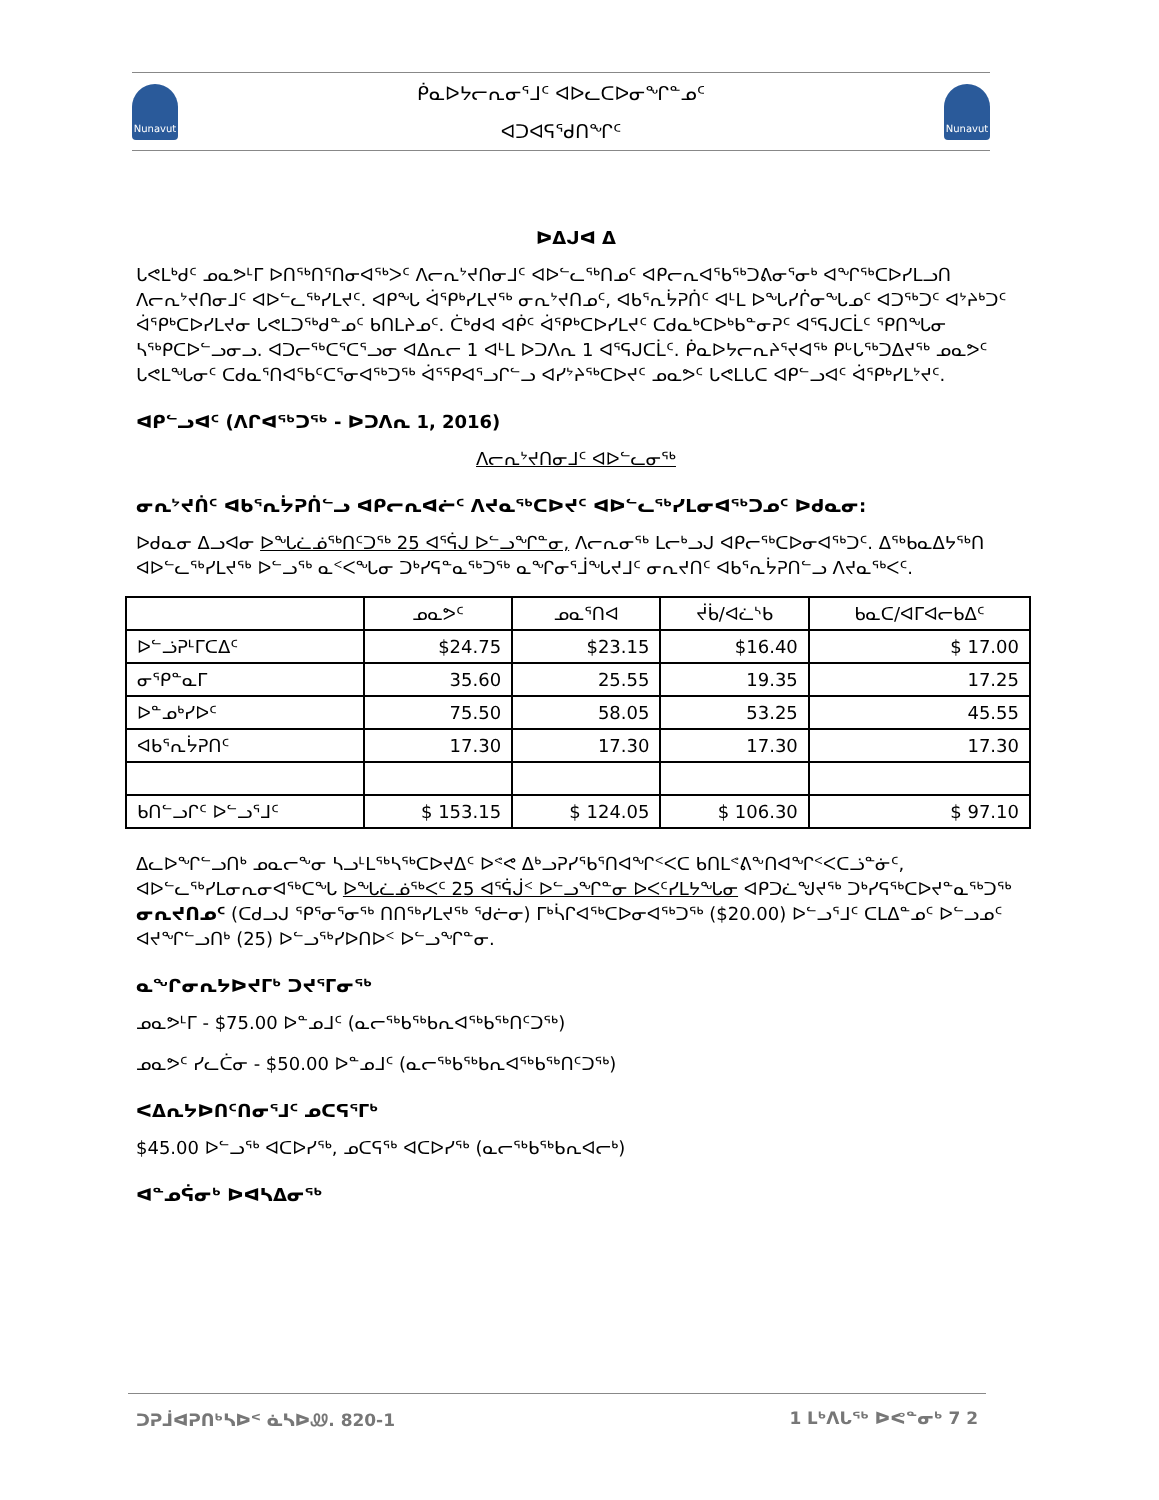Nunavut
ᑮᓇᐅᔭᓕᕆᓂᕐᒧᑦ ᐊᐅᓚᑕᐅᓂᖏᓐᓄᑦ
ᐊᑐᐊᕋᕐᑯᑎᖏᑦ
Nunavut
ᐅᐃᒍᐊ ᐃ
ᒐᕙᒪᒃᑯᑦ ᓄᓇᕗᒻᒥ ᐅᑎᖅᑎᕐᑎᓂᐊᖅᐳᑦ ᐱᓕᕆᔾᔪᑎᓂᒧᑦ ᐊᐅᓪᓚᖅᑎᓄᑦ ᐊᑭᓕᕆᐊᖃᖅᑐᕕᓂᕐᓂᒃ ᐊᖏᖅᑕᐅᓯᒪᓗᑎ ᐱᓕᕆᔾᔪᑎᓂᒧᑦ ᐊᐅᓪᓚᖅᓯᒪᔪᑦ. ᐊᑭᖓ ᐋᕐᑭᒃᓯᒪᔪᖅ ᓂᕆᔾᔪᑎᓄᑦ, ᐊᑲᕐᕆᔮᕈᑏᑦ ᐊᒻᒪ ᐅᖓᓯᒌᓂᖓᓄᑦ ᐊᑐᖅᑐᑦ ᐊᔾᔨᒃᑐᑦ ᐋᕐᑭᒃᑕᐅᓯᒪᔪᓂ ᒐᕙᒪᑐᕐᒃᑯᓐᓄᑦ ᑲᑎᒪᔨᓄᑦ. ᑖᒃᑯᐊ ᐊᑮᑦ ᐋᕐᑭᒃᑕᐅᓯᒪᔪᑦ ᑕᑯᓇᒃᑕᐅᒃᑲᓐᓂᕈᑦ ᐊᕐᕋᒍᑕᒫᑦ ᕿᑎᖓᓂ ᓴᖅᑭᑕᐅᓪᓗᓂᓗ. ᐊᑐᓕᖅᑕᕐᑕᕐᓗᓂ ᐊᐃᕆᓕ 1 ᐊᒻᒪ ᐅᑐᐱᕆ 1 ᐊᕐᕋᒍᑕᒫᑦ. ᑮᓇᐅᔭᓕᕆᔨᕐᔪᐊᖅ ᑭᒡᒐᖅᑐᐃᔪᖅ ᓄᓇᕗᑦ ᒐᕙᒪᖓᓂᑦ ᑕᑯᓇᕐᑎᐊᖃᑦᑕᕐᓂᐊᖅᑐᖅ ᐋᕐᕿᐊᕐᓗᒋᓪᓗ ᐊᓯᔾᔨᖅᑕᐅᔪᑦ ᓄᓇᕗᑦ ᒐᕙᒪᒐᑕ ᐊᑭᓪᓗᐊᑦ ᐋᕐᑭᒃᓯᒪᔾᔪᑦ.
ᐊᑭᓪᓗᐊᑦ (ᐱᒋᐊᖅᑐᖅ - ᐅᑐᐱᕆ 1, 2016)
ᐱᓕᕆᔾᔪᑎᓂᒧᑦ ᐊᐅᓪᓚᓂᖅ
ᓂᕆᔾᔪᑏᑦ ᐊᑲᕐᕆᔮᕈᑏᓪᓗ ᐊᑭᓕᕆᐊᓖᑦ ᐱᔪᓇᖅᑕᐅᔪᑦ ᐊᐅᓪᓚᖅᓯᒪᓂᐊᖅᑐᓄᑦ ᐅᑯᓇᓂ:
ᐅᑯᓇᓂ ᐃᓗᐊᓂ ᐅᖓᓛᓅᖅᑎᑦᑐᖅ 25 ᐊᕐᕌᒍ ᐅᓪᓗᖏᓐᓂ, ᐱᓕᕆᓂᖅ ᒪᓕᒃᓗᒍ ᐊᑭᓕᖅᑕᐅᓂᐊᖅᑐᑦ. ᐃᖅᑲᓇᐃᔭᖅᑎ ᐊᐅᓪᓚᖅᓯᒪᔪᖅ ᐅᓪᓗᖅ ᓇᑉᐸᖓᓂ ᑐᒃᓯᕋᓐᓇᖅᑐᖅ ᓇᖏᓂᕐᒨᖓᔪᒧᑦ ᓂᕆᔪᑎᑦ ᐊᑲᕐᕆᔮᕈᑎᓪᓗ ᐱᔪᓇᖅᐸᑦ.
| | ᓄᓇᕗᑦ | ᓄᓇᕐᑎᐊ | ᔫᑳ/ᐊᓛᔅᑲ | ᑲᓇᑕ/ᐊᒥᐊᓕᑲᐃᑦ |
| --- | --- | --- | --- | --- |
| ᐅᓪᓘᕈᒻᒥᑕᐃᑦ | $24.75 | $23.15 | $16.40 | $ 17.00 |
| ᓂᕿᓐᓇᒥ | 35.60 | 25.55 | 19.35 | 17.25 |
| ᐅᓐᓄᒃᓯᐅᑦ | 75.50 | 58.05 | 53.25 | 45.55 |
| ᐊᑲᕐᕆᔮᕈᑎᑦ | 17.30 | 17.30 | 17.30 | 17.30 |
| ᑲᑎᓪᓗᒋᑦ ᐅᓪᓗᕐᒧᑦ | $ 153.15 | $ 124.05 | $ 106.30 | $ 97.10 |
ᐃᓚᐅᖏᓪᓗᑎᒃ ᓄᓇᓕᖕᓂ ᓴᓗᒻᒪᖅᓴᖅᑕᐅᔪᐃᑦ ᐅᕝᕙ ᐃᒃᓗᕈᓯᕐᑲᕐᑎᐊᖏᑉᐸᑕ ᑲᑎᒪᕝᕕᖕᑎᐊᖏᑉᐸᑕᓘᓐᓃᑦ, ᐊᐅᓪᓚᖅᓯᒪᓂᕆᓂᐊᖅᑕᖓ ᐅᖓᓛᓅᖅᐸᑦ 25 ᐊᕐᕌᒎᑉ ᐅᓪᓗᖏᓐᓂ ᐅᐸᑦᓯᒪᔭᖓᓂ ᐊᑭᑐᓛᖑᔪᖅ ᑐᒃᓯᕋᖅᑕᐅᔪᓐᓇᖅᑐᖅ ᓂᕆᔪᑎᓄᑦ (ᑕᑯᓗᒍ ᕿᕐᓂᕐᓂᖅ ᑎᑎᖅᓯᒪᔪᖅ ᖁᓖᓂ) ᒥᒃᓵᒋᐊᖅᑕᐅᓂᐊᖅᑐᖅ ($20.00) ᐅᓪᓗᕐᒧᑦ ᑕᒪᐃᓐᓄᑦ ᐅᓪᓗᓄᑦ ᐊᔪᖏᓪᓗᑎᒃ (25) ᐅᓪᓗᖅᓯᐅᑎᐅᑉ ᐅᓪᓗᖏᓐᓂ.
ᓇᖏᓂᕆᔭᐅᔪᒥᒃ ᑐᔪᕐᒥᓂᖅ
ᓄᓇᕗᒻᒥ - $75.00 ᐅᓐᓄᒧᑦ (ᓇᓕᖅᑲᖅᑲᕆᐊᖅᑲᖅᑎᑦᑐᖅ)
ᓄᓇᕗᑦ ᓯᓚᑖᓂ - $50.00 ᐅᓐᓄᒧᑦ (ᓇᓕᖅᑲᖅᑲᕆᐊᖅᑲᖅᑎᑦᑐᖅ)
ᐸᐃᕆᔭᐅᑎᑦᑎᓂᕐᒧᑦ ᓄᑕᕋᕐᒥᒃ
$45.00 ᐅᓪᓗᖅ ᐊᑕᐅᓯᖅ, ᓄᑕᕋᖅ ᐊᑕᐅᓯᖅ (ᓇᓕᖅᑲᖅᑲᕆᐊᓕᒃ)
ᐊᓐᓄᕌᓂᒃ ᐅᐊᓴᐃᓂᖅ
ᑐᕈᒨᐊᕈᑎᒃᓴᐅᑉ ᓈᓴᐅᏪ. 820-1 1 ᒪᒃᐱᒐᖅ ᐅᕙᓐᓂᒃ 7 2